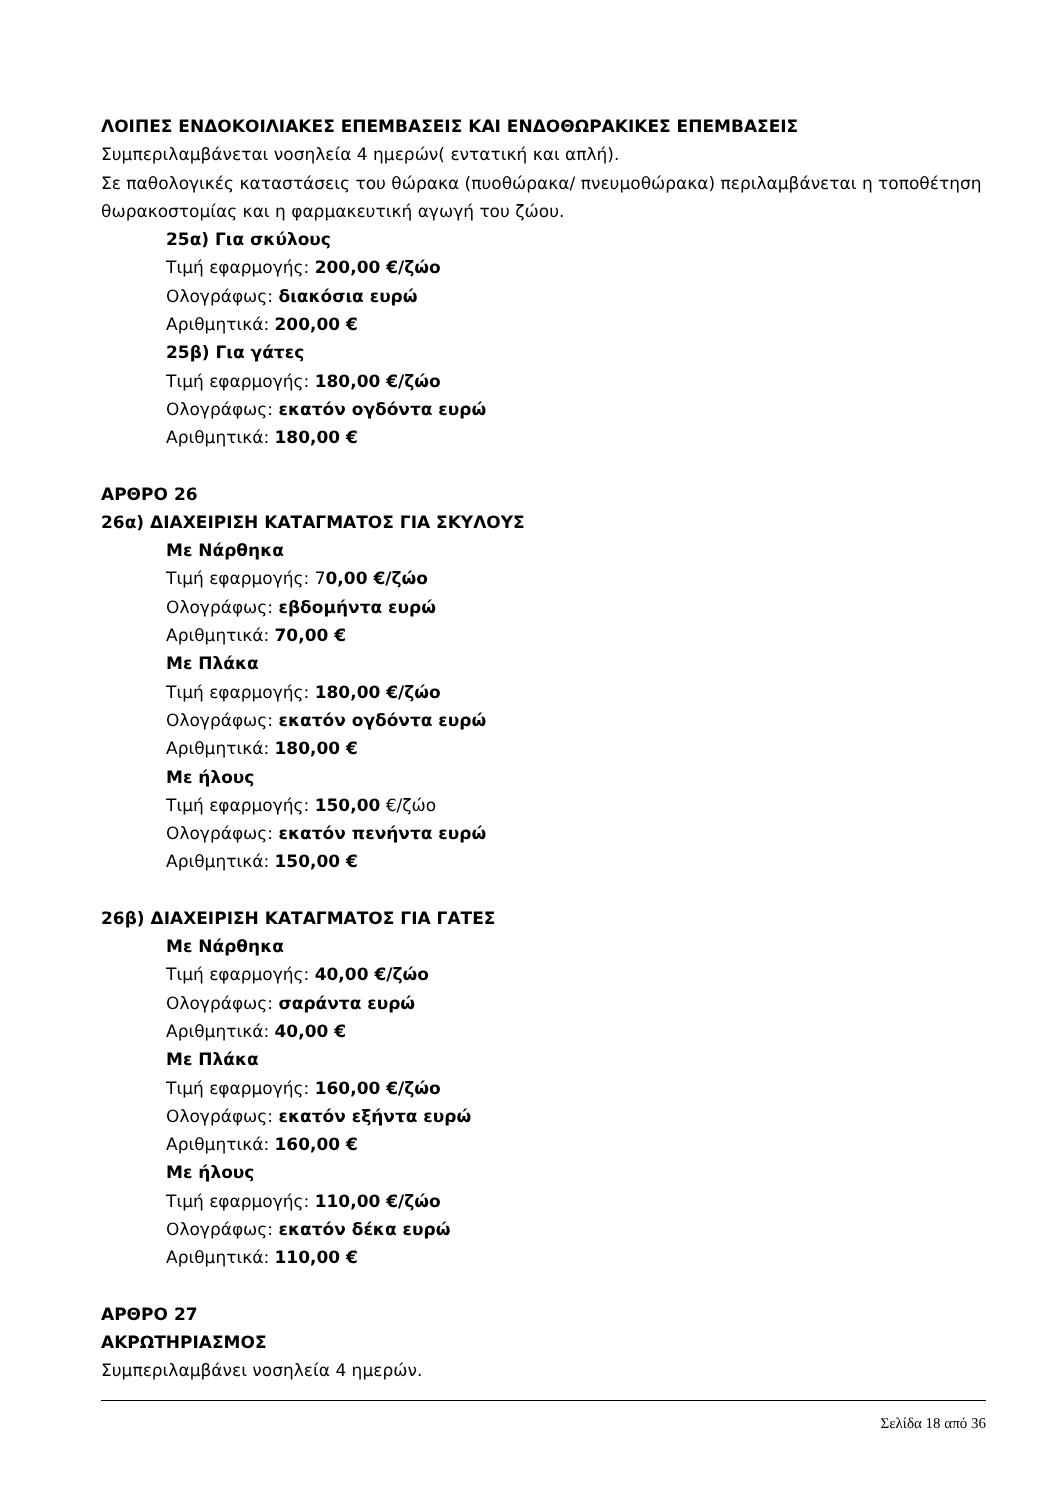ΛΟΙΠΕΣ ΕΝΔΟΚΟΙΛΙΑΚΕΣ ΕΠΕΜΒΑΣΕΙΣ ΚΑΙ ΕΝΔΟΘΩΡΑΚΙΚΕΣ ΕΠΕΜΒΑΣΕΙΣ
Συμπεριλαμβάνεται νοσηλεία 4 ημερών( εντατική και απλή).
Σε παθολογικές καταστάσεις του θώρακα (πυοθώρακα/ πνευμοθώρακα) περιλαμβάνεται η τοποθέτηση θωρακοστομίας και η φαρμακευτική αγωγή του ζώου.
25α) Για σκύλους
Τιμή εφαρμογής: 200,00 €/ζώο
Ολογράφως: διακόσια ευρώ
Αριθμητικά: 200,00 €
25β) Για γάτες
Τιμή εφαρμογής: 180,00 €/ζώο
Ολογράφως: εκατόν ογδόντα ευρώ
Αριθμητικά: 180,00 €
ΑΡΘΡΟ 26
26α) ΔΙΑΧΕΙΡΙΣΗ ΚΑΤΑΓΜΑΤΟΣ ΓΙΑ ΣΚΥΛΟΥΣ
Με Νάρθηκα
Τιμή εφαρμογής: 70,00 €/ζώο
Ολογράφως: εβδομήντα ευρώ
Αριθμητικά: 70,00 €
Με Πλάκα
Τιμή εφαρμογής: 180,00 €/ζώο
Ολογράφως: εκατόν ογδόντα ευρώ
Αριθμητικά: 180,00 €
Με ήλους
Τιμή εφαρμογής: 150,00 €/ζώο
Ολογράφως: εκατόν πενήντα ευρώ
Αριθμητικά: 150,00 €
26β) ΔΙΑΧΕΙΡΙΣΗ ΚΑΤΑΓΜΑΤΟΣ ΓΙΑ ΓΑΤΕΣ
Με Νάρθηκα
Τιμή εφαρμογής: 40,00 €/ζώο
Ολογράφως: σαράντα ευρώ
Αριθμητικά: 40,00 €
Με Πλάκα
Τιμή εφαρμογής: 160,00 €/ζώο
Ολογράφως: εκατόν εξήντα ευρώ
Αριθμητικά: 160,00 €
Με ήλους
Τιμή εφαρμογής: 110,00 €/ζώο
Ολογράφως: εκατόν δέκα ευρώ
Αριθμητικά: 110,00 €
ΑΡΘΡΟ 27
ΑΚΡΩΤΗΡΙΑΣΜΟΣ
Συμπεριλαμβάνει νοσηλεία 4 ημερών.
Σελίδα 18 από 36